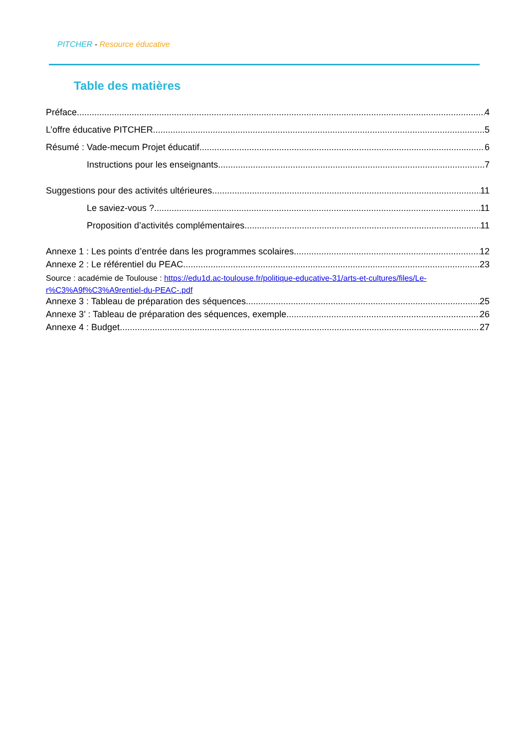PITCHER - Resource éducative
Table des matières
Préface 4
L’offre éducative PITCHER 5
Résumé : Vade-mecum Projet éducatif 6
Instructions pour les enseignants 7
Suggestions pour des activités ultérieures 11
Le saviez-vous ? 11
Proposition d’activités complémentaires 11
Annexe 1 : Les points d’entrée dans les programmes scolaires 12
Annexe 2 : Le référentiel du PEAC 23
Source : académie de Toulouse : https://edu1d.ac-toulouse.fr/politique-educative-31/arts-et-cultures/files/Le-r%C3%A9f%C3%A9rentiel-du-PEAC-.pdf
Annexe 3 : Tableau de préparation des séquences 25
Annexe 3’ : Tableau de préparation des séquences, exemple 26
Annexe 4 : Budget 27